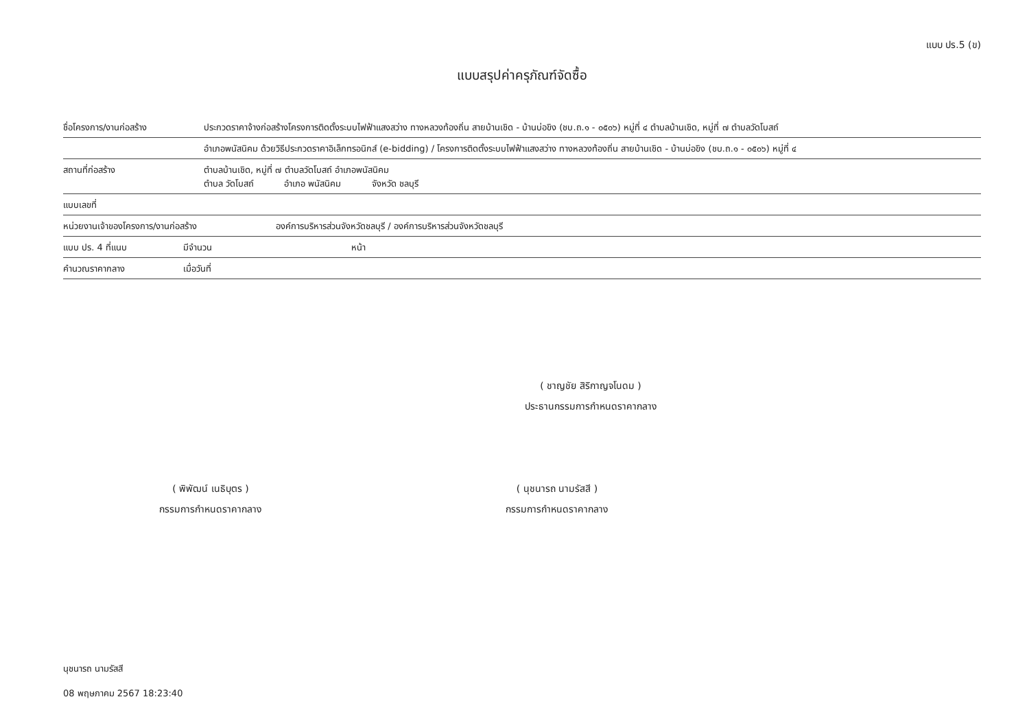แบบ ปร.5 (ข)
แบบสรุปค่าครุภัณฑ์จัดซื้อ
ชื่อโครงการ/งานก่อสร้าง ประกวดราคาจ้างก่อสร้างโครงการติดตั้งระบบไฟฟ้าแสงสว่าง ทางหลวงท้องถิ่น สายบ้านเชิด - บ้านบ่อขิง (ชบ.ถ.๑ - ๐๕๐๖) หมู่ที่ ๔ ตำบลบ้านเชิด, หมู่ที่ ๗ ตำบลวัดโบสถ์
อำเภอพนัสนิคม ด้วยวิธีประกวดราคาอิเล็กทรอนิกส์ (e-bidding) / โครงการติดตั้งระบบไฟฟ้าแสงสว่าง ทางหลวงท้องถิ่น สายบ้านเชิด - บ้านบ่อขิง (ชบ.ถ.๑ - ๐๕๐๖) หมู่ที่ ๔
สถานที่ก่อสร้าง ตำบลบ้านเชิด, หมู่ที่ ๗ ตำบลวัดโบสถ์ อำเภอพนัสนิคม
ตำบล วัดโบสถ์ อำเภอ พนัสนิคม จังหวัด ชลบุรี
แบบเลขที่
หน่วยงานเจ้าของโครงการ/งานก่อสร้าง องค์การบริหารส่วนจังหวัดชลบุรี / องค์การบริหารส่วนจังหวัดชลบุรี
แบบ ปร. 4 ที่แนบ มีจำนวน หน้า
คำนวณราคากลาง เมื่อวันที่
( ชาญชัย สิริกาญจโนดม )
ประธานกรรมการกำหนดราคากลาง
( พิพัฒน์ เนธิบุตร )
กรรมการกำหนดราคากลาง
( นุชนารถ นามรัสสี )
กรรมการกำหนดราคากลาง
นุชนารถ นามรัสสี
08 พฤษภาคม 2567 18:23:40